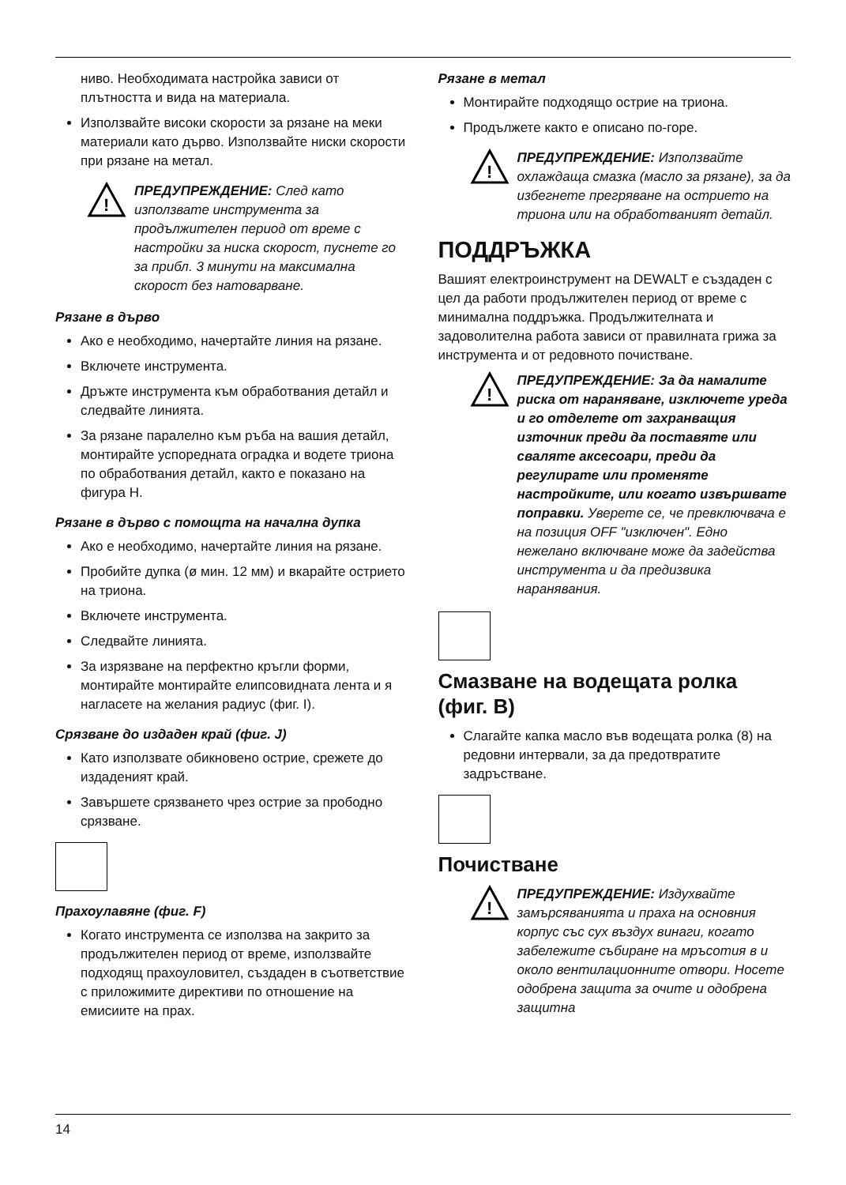ниво. Необходимата настройка зависи от плътността и вида на материала.
Използвайте високи скорости за рязане на меки материали като дърво. Използвайте ниски скорости при рязане на метал.
!
ПРЕДУПРЕЖДЕНИЕ: След като използвате инструмента за продължителен период от време с настройки за ниска скорост, пуснете го за прибл. 3 минути на максимална скорост без натоварване.
Рязане в дърво
Ако е необходимо, начертайте линия на рязане.
Включете инструмента.
Дръжте инструмента към обработвания детайл и следвайте линията.
За рязане паралелно към ръба на вашия детайл, монтирайте успоредната оградка и водете триона по обработвания детайл, както е показано на фигура H.
Рязане в дърво с помощта на начална дупка
Ако е необходимо, начертайте линия на рязане.
Пробийте дупка (ø мин. 12 мм) и вкарайте острието на триона.
Включете инструмента.
Следвайте линията.
За изрязване на перфектно кръгли форми, монтирайте монтирайте елипсовидната лента и я нагласете на желания радиус (фиг. I).
Срязване до издаден край (фиг. J)
Като използвате обикновено острие, срежете до издаденият край.
Завършете срязването чрез острие за прободно срязване.
Прахоулавяне (фиг. F)
Когато инструмента се използва на закрито за продължителен период от време, използвайте подходящ прахоуловител, създаден в съответствие с приложимите директиви по отношение на емисиите на прах.
Рязане в метал
Монтирайте подходящо острие на триона.
Продължете както е описано по-горе.
!
ПРЕДУПРЕЖДЕНИЕ: Използвайте охлаждаща смазка (масло за рязане), за да избегнете прегряване на острието на триона или на обработваният детайл.
ПОДДРЪЖКА
Вашият електроинструмент на DEWALT е създаден с цел да работи продължителен период от време с минимална поддръжка. Продължителната и задоволителна работа зависи от правилната грижа за инструмента и от редовното почистване.
!
ПРЕДУПРЕЖДЕНИЕ: За да намалите риска от нараняване, изключете уреда и го отделете от захранващия източник преди да поставяте или сваляте аксесоари, преди да регулирате или променяте настройките, или когато извършвате поправки. Уверете се, че превключвача е на позиция OFF "изключен". Едно нежелано включване може да задейства инструмента и да предизвика наранявания.
Смазване на водещата ролка (фиг. B)
Слагайте капка масло във водещата ролка (8) на редовни интервали, за да предотвратите задръстване.
Почистване
!
ПРЕДУПРЕЖДЕНИЕ: Издухвайте замърсяванията и праха на основния корпус със сух въздух винаги, когато забележите събиране на мръсотия в и около вентилационните отвори. Носете одобрена защита за очите и одобрена защитна
14